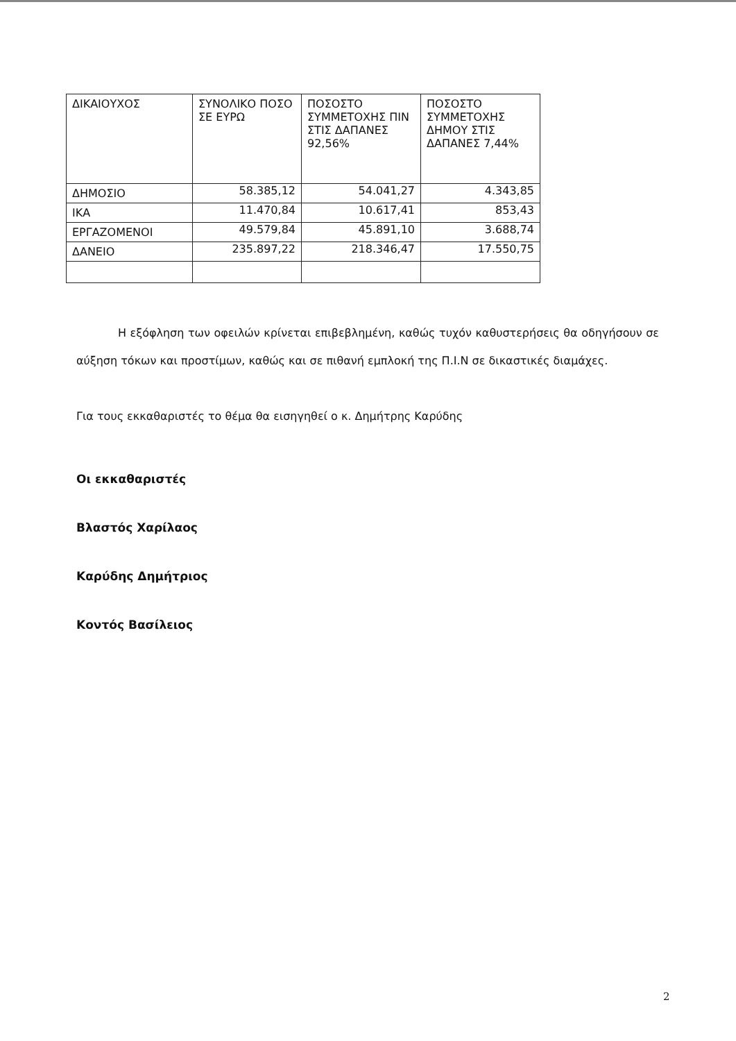| ΔΙΚΑΙΟΥΧΟΣ | ΣΥΝΟΛΙΚΟ ΠΟΣΟ ΣΕ ΕΥΡΩ | ΠΟΣΟΣΤΟ ΣΥΜΜΕΤΟΧΗΣ ΠΙΝ ΣΤΙΣ ΔΑΠΑΝΕΣ 92,56% | ΠΟΣΟΣΤΟ ΣΥΜΜΕΤΟΧΗΣ ΔΗΜΟΥ ΣΤΙΣ ΔΑΠΑΝΕΣ 7,44% |
| --- | --- | --- | --- |
| ΔΗΜΟΣΙΟ | 58.385,12 | 54.041,27 | 4.343,85 |
| ΙΚΑ | 11.470,84 | 10.617,41 | 853,43 |
| ΕΡΓΑΖΟΜΕΝΟΙ | 49.579,84 | 45.891,10 | 3.688,74 |
| ΔΑΝΕΙΟ | 235.897,22 | 218.346,47 | 17.550,75 |
Η εξόφληση των οφειλών κρίνεται επιβεβλημένη, καθώς τυχόν καθυστερήσεις θα οδηγήσουν σε αύξηση τόκων και προστίμων, καθώς και σε πιθανή εμπλοκή της Π.Ι.Ν σε δικαστικές διαμάχες.
Για τους εκκαθαριστές το θέμα θα εισηγηθεί ο κ. Δημήτρης Καρύδης
Οι εκκαθαριστές
Βλαστός Χαρίλαος
Καρύδης Δημήτριος
Κοντός Βασίλειος
2